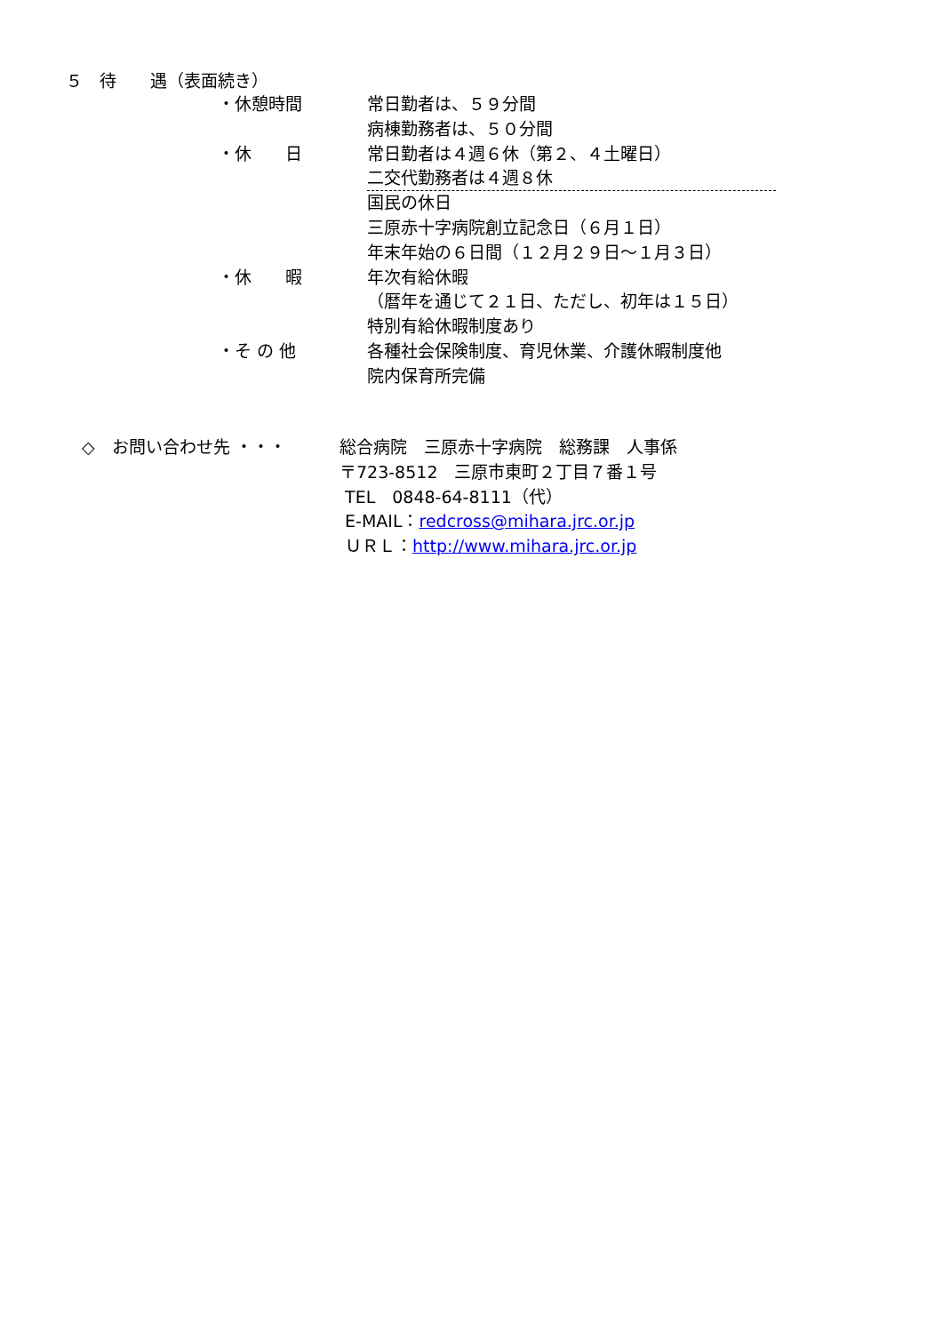５　待　　遇（表面続き）
・休憩時間 常日勤者は、５９分間
病棟勤務者は、５０分間
・休　　日 常日勤者は４週６休（第２、４土曜日）
二交代勤務者は４週８休
国民の休日
三原赤十字病院創立記念日（６月１日）
年末年始の６日間（１２月２９日～１月３日）
・休　　暇 年次有給休暇
（暦年を通じて２１日、ただし、初年は１５日）
特別有給休暇制度あり
・そ の 他 各種社会保険制度、育児休業、介護休暇制度他
院内保育所完備
◇　お問い合わせ先 ・・・ 総合病院　三原赤十字病院　総務課　人事係
〒723-8512　三原市東町２丁目７番１号
TEL　0848-64-8111（代）
E-MAIL：redcross@mihara.jrc.or.jp
ＵＲＬ：http://www.mihara.jrc.or.jp